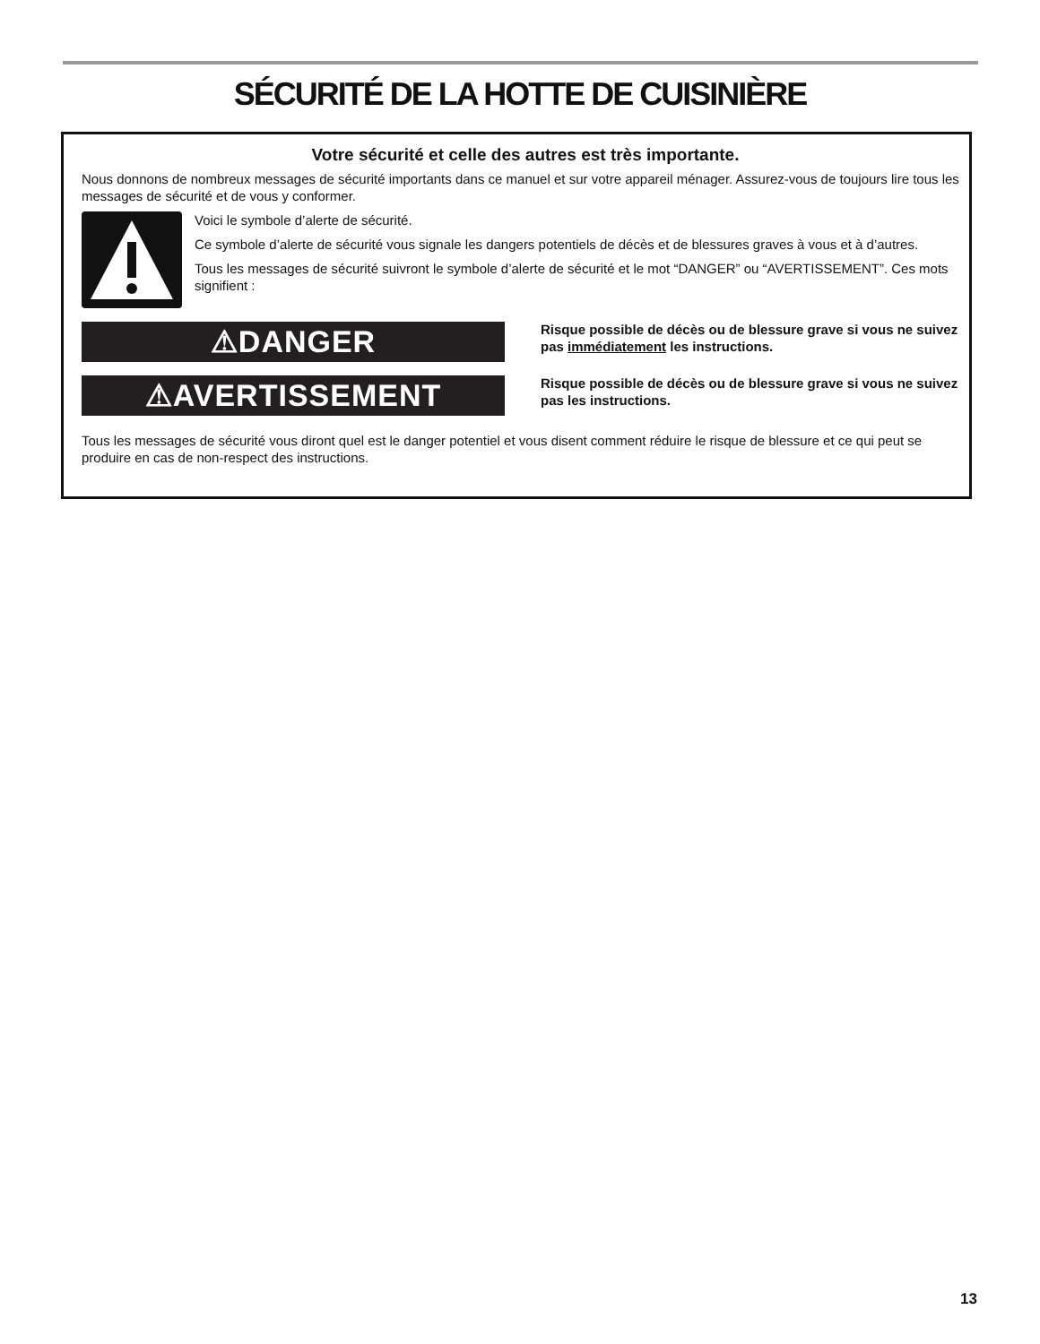SÉCURITÉ DE LA HOTTE DE CUISINIÈRE
Votre sécurité et celle des autres est très importante.
Nous donnons de nombreux messages de sécurité importants dans ce manuel et sur votre appareil ménager. Assurez-vous de toujours lire tous les messages de sécurité et de vous y conformer.
Voici le symbole d’alerte de sécurité.
Ce symbole d’alerte de sécurité vous signale les dangers potentiels de décès et de blessures graves à vous et à d’autres.
Tous les messages de sécurité suivront le symbole d’alerte de sécurité et le mot “DANGER” ou “AVERTISSEMENT”. Ces mots signifient :
⚠DANGER
Risque possible de décès ou de blessure grave si vous ne suivez pas immédiatement les instructions.
⚠AVERTISSEMENT
Risque possible de décès ou de blessure grave si vous ne suivez pas les instructions.
Tous les messages de sécurité vous diront quel est le danger potentiel et vous disent comment réduire le risque de blessure et ce qui peut se produire en cas de non-respect des instructions.
13